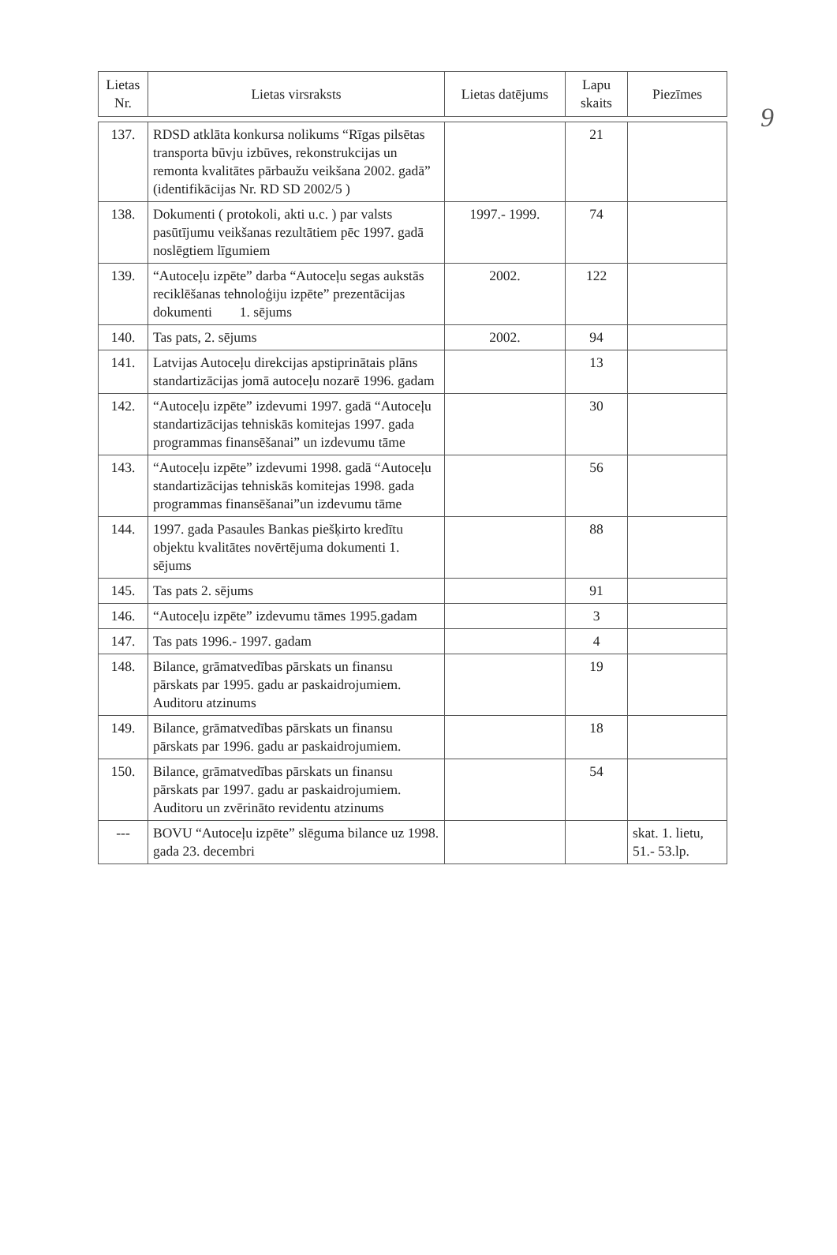9
| Lietas Nr. | Lietas virsraksts | Lietas datējums | Lapu skaits | Piezīmes |
| --- | --- | --- | --- | --- |
| 137. | RDSD atklāta konkursa nolikums “Rīgas pilsētas transporta būvju izbūves, rekonstrukcijas un remonta kvalitātes pārbaužu veikšana 2002. gadā” (identifikācijas Nr. RD SD 2002/5 ) | | 21 | |
| 138. | Dokumenti ( protokoli, akti u.c. ) par valsts pasūtījumu veikšanas rezultātiem pēc 1997. gadā noslēgtiem līgumiem | 1997.- 1999. | 74 | |
| 139. | “Autoceļu izpēte” darba “Autoceļu segas aukstās reciklēšanas tehnoloģiju izpēte” prezentācijas dokumenti 1. sējums | 2002. | 122 | |
| 140. | Tas pats, 2. sējums | 2002. | 94 | |
| 141. | Latvijas Autoceļu direkcijas apstiprinātais plāns standartizācijas jomā autoceļu nozarē 1996. gadam | | 13 | |
| 142. | “Autoceļu izpēte” izdevumi 1997. gadā “Autoceļu standartizācijas tehniskās komitejas 1997. gada programmas finansēšanai” un izdevumu tāme | | 30 | |
| 143. | “Autoceļu izpēte” izdevumi 1998. gadā “Autoceļu standartizācijas tehniskās komitejas 1998. gada programmas finansēšanai”un izdevumu tāme | | 56 | |
| 144. | 1997. gada Pasaules Bankas piešķirto kredītu objektu kvalitātes novērtējuma dokumenti 1. sējums | | 88 | |
| 145. | Tas pats 2. sējums | | 91 | |
| 146. | “Autoceļu izpēte” izdevumu tāmes 1995.gadam | | 3 | |
| 147. | Tas pats 1996.- 1997. gadam | | 4 | |
| 148. | Bilance, grāmatvedības pārskats un finansu pārskats par 1995. gadu ar paskaidrojumiem. Auditoru atzinums | | 19 | |
| 149. | Bilance, grāmatvedības pārskats un finansu pārskats par 1996. gadu ar paskaidrojumiem. | | 18 | |
| 150. | Bilance, grāmatvedības pārskats un finansu pārskats par 1997. gadu ar paskaidrojumiem. Auditoru un zvērināto revidentu atzinums | | 54 | |
| --- | BOVU “Autoceļu izpēte” slēguma bilance uz 1998. gada 23. decembri | | | skat. 1. lietu, 51.- 53.lp. |